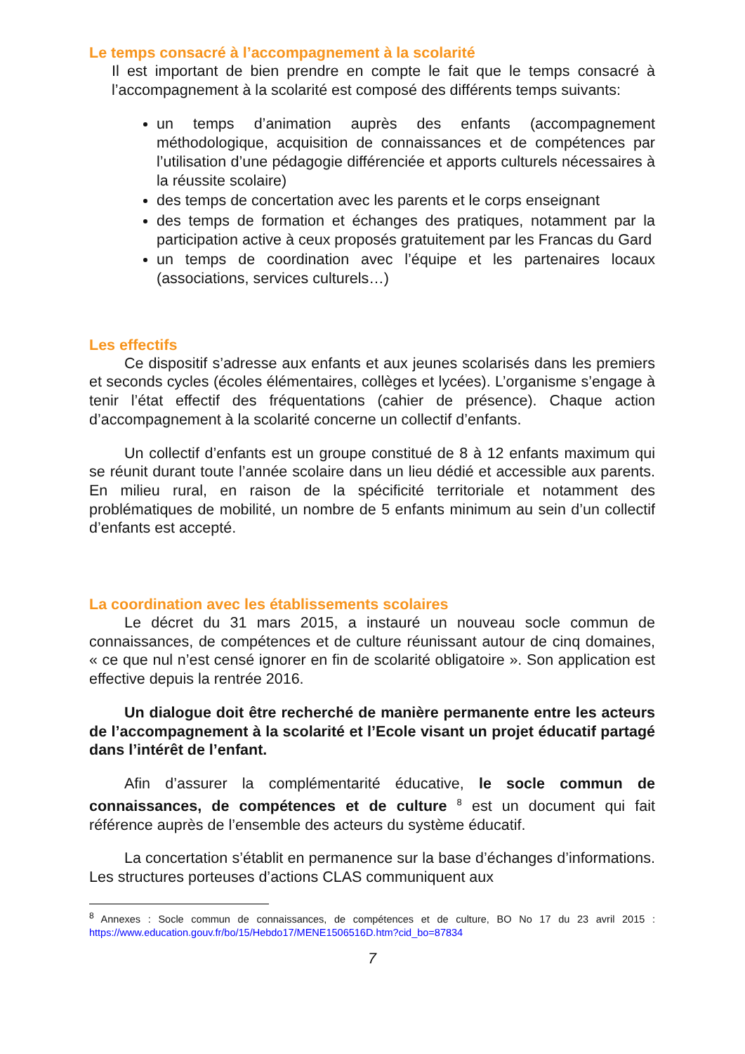Le temps consacré à l’accompagnement à la scolarité
Il est important de bien prendre en compte le fait que le temps consacré à l’accompagnement à la scolarité est composé des différents temps suivants:
un temps d’animation auprès des enfants (accompagnement méthodologique, acquisition de connaissances et de compétences par l’utilisation d’une pédagogie différenciée et apports culturels nécessaires à la réussite scolaire)
des temps de concertation avec les parents et le corps enseignant
des temps de formation et échanges des pratiques, notamment par la participation active à ceux proposés gratuitement par les Francas du Gard
un temps de coordination avec l’équipe et les partenaires locaux (associations, services culturels…)
Les effectifs
Ce dispositif s’adresse aux enfants et aux jeunes scolarisés dans les premiers et seconds cycles (écoles élémentaires, collèges et lycées). L’organisme s’engage à tenir l’état effectif des fréquentations (cahier de présence). Chaque action d’accompagnement à la scolarité concerne un collectif d’enfants.
Un collectif d’enfants est un groupe constitué de 8 à 12 enfants maximum qui se réunit durant toute l’année scolaire dans un lieu dédié et accessible aux parents. En milieu rural, en raison de la spécificité territoriale et notamment des problématiques de mobilité, un nombre de 5 enfants minimum au sein d’un collectif d’enfants est accepté.
La coordination avec les établissements scolaires
Le décret du 31 mars 2015, a instauré un nouveau socle commun de connaissances, de compétences et de culture réunissant autour de cinq domaines, « ce que nul n’est censé ignorer en fin de scolarité obligatoire ». Son application est effective depuis la rentrée 2016.
Un dialogue doit être recherché de manière permanente entre les acteurs de l’accompagnement à la scolarité et l’Ecole visant un projet éducatif partagé dans l’intérêt de l’enfant.
Afin d’assurer la complémentarité éducative, le socle commun de connaissances, de compétences et de culture <sup>8</sup> est un document qui fait référence auprès de l’ensemble des acteurs du système éducatif.
La concertation s’établit en permanence sur la base d’échanges d’informations. Les structures porteuses d’actions CLAS communiquent aux
<sup>8</sup> Annexes : Socle commun de connaissances, de compétences et de culture, BO No 17 du 23 avril 2015 : https://www.education.gouv.fr/bo/15/Hebdo17/MENE1506516D.htm?cid_bo=87834
7